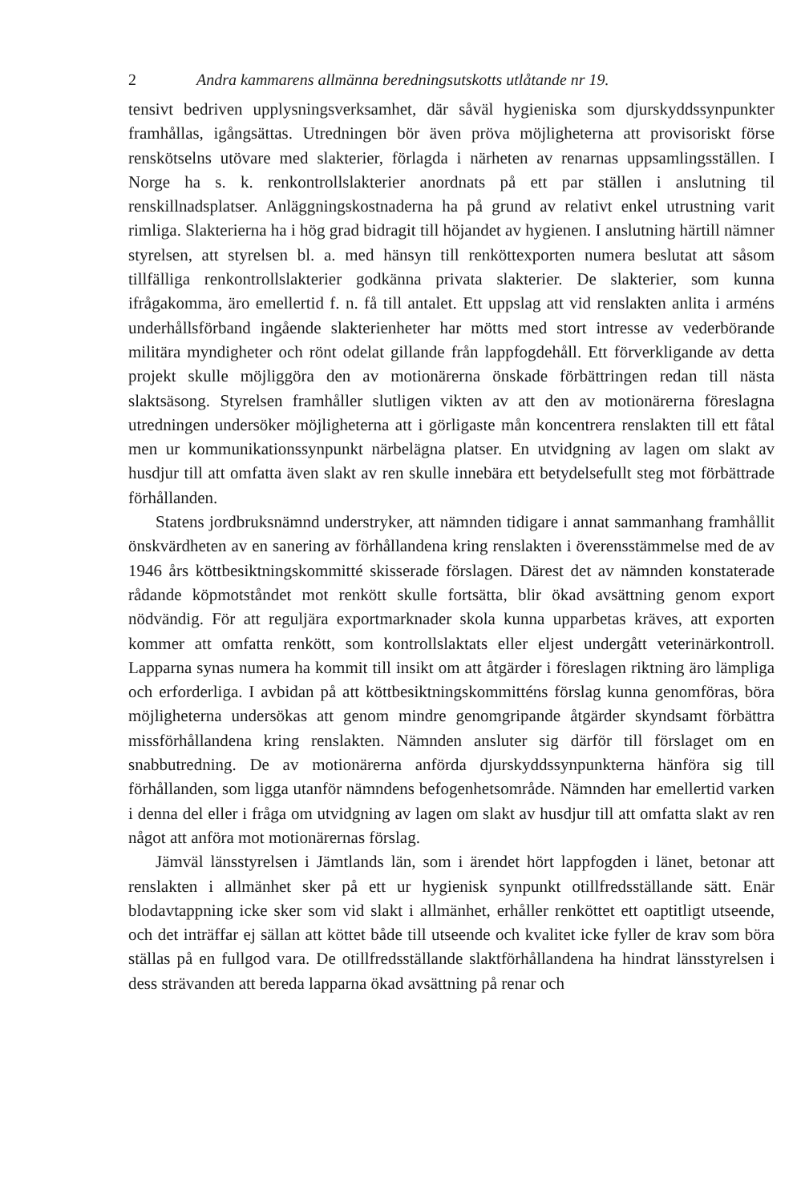2 Andra kammarens allmänna beredningsutskotts utlåtande nr 19.
tensivt bedriven upplysningsverksamhet, där såväl hygieniska som djurskyddssynpunkter framhållas, igångsättas. Utredningen bör även pröva möjligheterna att provisoriskt förse renskötselns utövare med slakterier, förlagda i närheten av renarnas uppsamlingsställen. I Norge ha s. k. renkontrollslakterier anordnats på ett par ställen i anslutning til renskillnadsplatser. Anläggningskostnaderna ha på grund av relativt enkel utrustning varit rimliga. Slakterierna ha i hög grad bidragit till höjandet av hygienen. I anslutning härtill nämner styrelsen, att styrelsen bl. a. med hänsyn till renköttexporten numera beslutat att såsom tillfälliga renkontrollslakterier godkänna privata slakterier. De slakterier, som kunna ifrågakomma, äro emellertid f. n. få till antalet. Ett uppslag att vid renslakten anlita i arméns underhållsförband ingående slakterienheter har mötts med stort intresse av vederbörande militära myndigheter och rönt odelat gillande från lappfogdehåll. Ett förverkligande av detta projekt skulle möjliggöra den av motionärerna önskade förbättringen redan till nästa slaktsäsong. Styrelsen framhåller slutligen vikten av att den av motionärerna föreslagna utredningen undersöker möjligheterna att i görligaste mån koncentrera renslakten till ett fåtal men ur kommunikationssynpunkt närbelägna platser. En utvidgning av lagen om slakt av husdjur till att omfatta även slakt av ren skulle innebära ett betydelsefullt steg mot förbättrade förhållanden.
Statens jordbruksnämnd understryker, att nämnden tidigare i annat sammanhang framhållit önskvärdheten av en sanering av förhållandena kring renslakten i överensstämmelse med de av 1946 års köttbesiktningskommitté skisserade förslagen. Därest det av nämnden konstaterade rådande köpmotståndet mot renkött skulle fortsätta, blir ökad avsättning genom export nödvändig. För att reguljära exportmarknader skola kunna upparbetas kräves, att exporten kommer att omfatta renkött, som kontrollslaktats eller eljest undergått veterinärkontroll. Lapparna synas numera ha kommit till insikt om att åtgärder i föreslagen riktning äro lämpliga och erforderliga. I avbidan på att köttbesiktningskommitténs förslag kunna genomföras, böra möjligheterna undersökas att genom mindre genomgripande åtgärder skyndsamt förbättra missförhållandena kring renslakten. Nämnden ansluter sig därför till förslaget om en snabbutredning. De av motionärerna anförda djurskyddssynpunkterna hänföra sig till förhållanden, som ligga utanför nämndens befogenhetsområde. Nämnden har emellertid varken i denna del eller i fråga om utvidgning av lagen om slakt av husdjur till att omfatta slakt av ren något att anföra mot motionärernas förslag.
Jämväl länsstyrelsen i Jämtlands län, som i ärendet hört lappfogden i länet, betonar att renslakten i allmänhet sker på ett ur hygienisk synpunkt otillfredsställande sätt. Enär blodavtappning icke sker som vid slakt i allmänhet, erhåller renköttet ett oaptitligt utseende, och det inträffar ej sällan att köttet både till utseende och kvalitet icke fyller de krav som böra ställas på en fullgod vara. De otillfredsställande slaktförhållandena ha hindrat länsstyrelsen i dess strävanden att bereda lapparna ökad avsättning på renar och